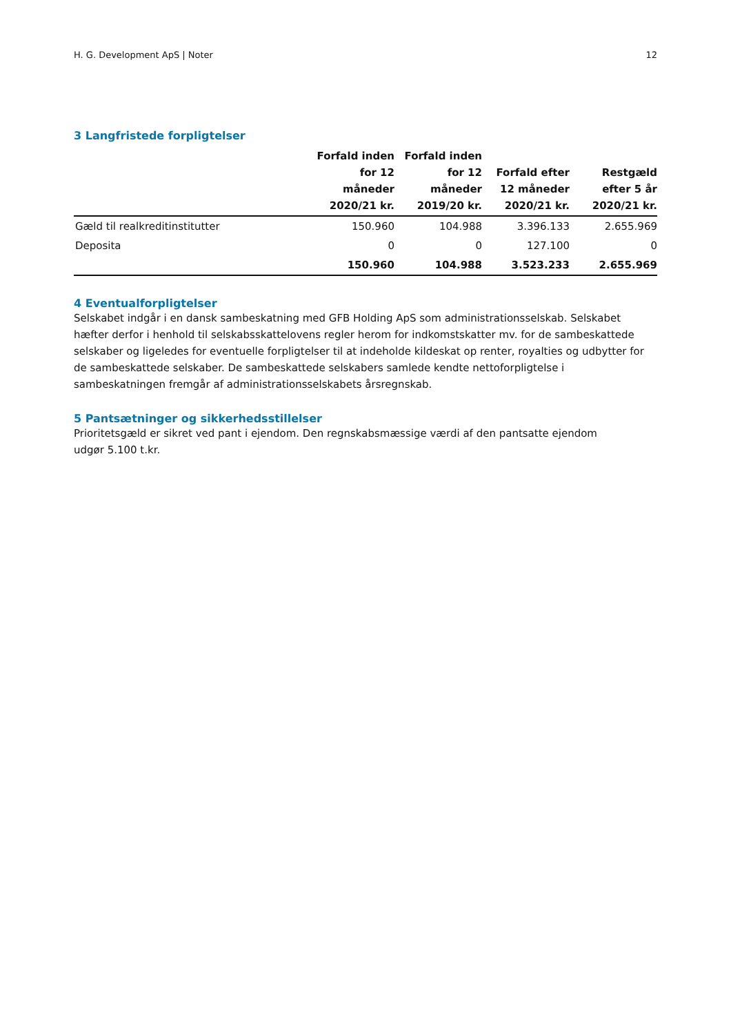H. G. Development ApS | Noter 12
3 Langfristede forpligtelser
| | Forfald inden for 12 måneder 2020/21 kr. | Forfald inden for 12 måneder 2019/20 kr. | Forfald efter 12 måneder 2020/21 kr. | Restgæld efter 5 år 2020/21 kr. |
| --- | --- | --- | --- | --- |
| Gæld til realkreditinstitutter | 150.960 | 104.988 | 3.396.133 | 2.655.969 |
| Deposita | 0 | 0 | 127.100 | 0 |
| | 150.960 | 104.988 | 3.523.233 | 2.655.969 |
4 Eventualforpligtelser
Selskabet indgår i en dansk sambeskatning med GFB Holding ApS som administrationsselskab. Selskabet hæfter derfor i henhold til selskabsskattelovens regler herom for indkomstskatter mv. for de sambeskattede selskaber og ligeledes for eventuelle forpligtelser til at indeholde kildeskat op renter, royalties og udbytter for de sambeskattede selskaber. De sambeskattede selskabers samlede kendte nettoforpligtelse i sambeskatningen fremgår af administrationsselskabets årsregnskab.
5 Pantsætninger og sikkerhedsstillelser
Prioritetsgæld er sikret ved pant i ejendom. Den regnskabsmæssige værdi af den pantsatte ejendom
udgør 5.100 t.kr.